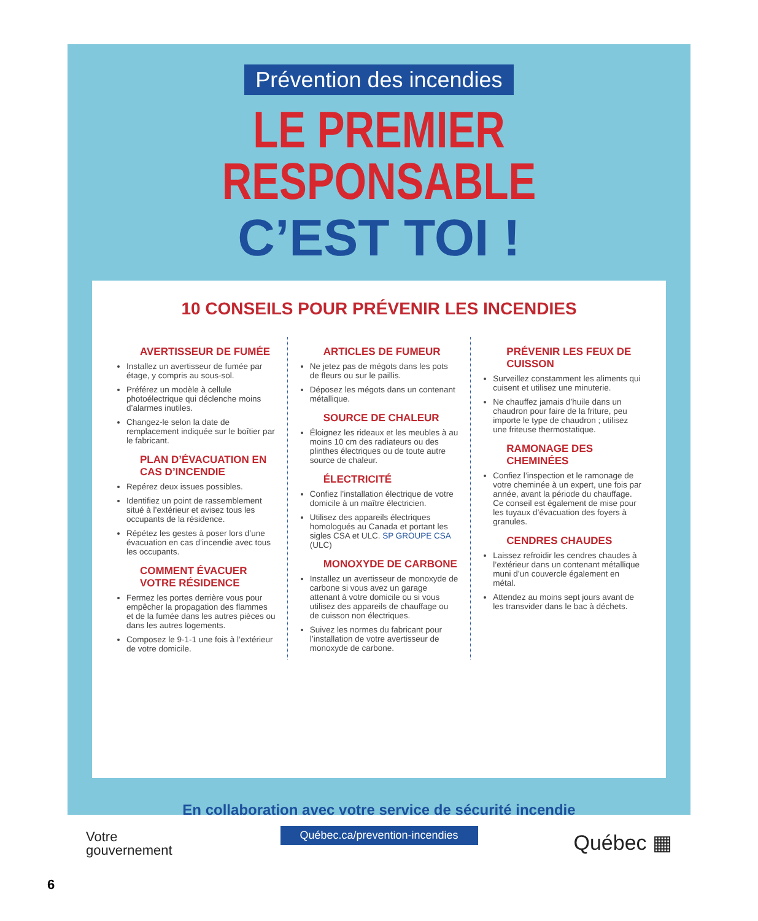Prévention des incendies
LE PREMIER RESPONSABLE
C’EST TOI !
10 CONSEILS POUR PRÉVENIR LES INCENDIES
AVERTISSEUR DE FUMÉE
Installez un avertisseur de fumée par étage, y compris au sous-sol.
Préférez un modèle à cellule photoélectrique qui déclenche moins d’alarmes inutiles.
Changez-le selon la date de remplacement indiquée sur le boîtier par le fabricant.
PLAN D’ÉVACUATION EN CAS D’INCENDIE
Repérez deux issues possibles.
Identifiez un point de rassemblement situé à l’extérieur et avisez tous les occupants de la résidence.
Répétez les gestes à poser lors d’une évacuation en cas d’incendie avec tous les occupants.
COMMENT ÉVACUER VOTRE RÉSIDENCE
Fermez les portes derrière vous pour empêcher la propagation des flammes et de la fumée dans les autres pièces ou dans les autres logements.
Composez le 9-1-1 une fois à l’extérieur de votre domicile.
ARTICLES DE FUMEUR
Ne jetez pas de mégots dans les pots de fleurs ou sur le paillis.
Déposez les mégots dans un contenant métallique.
SOURCE DE CHALEUR
Éloignez les rideaux et les meubles à au moins 10 cm des radiateurs ou des plinthes électriques ou de toute autre source de chaleur.
ÉLECTRICITÉ
Confiez l’installation électrique de votre domicile à un maître électricien.
Utilisez des appareils électriques homologués au Canada et portant les sigles CSA et ULC. SP GROUPE CSA (ULC)
MONOXYDE DE CARBONE
Installez un avertisseur de monoxyde de carbone si vous avez un garage attenant à votre domicile ou si vous utilisez des appareils de chauffage ou de cuisson non électriques.
Suivez les normes du fabricant pour l’installation de votre avertisseur de monoxyde de carbone.
PRÉVENIR LES FEUX DE CUISSON
Surveillez constamment les aliments qui cuisent et utilisez une minuterie.
Ne chauffez jamais d’huile dans un chaudron pour faire de la friture, peu importe le type de chaudron ; utilisez une friteuse thermostatique.
RAMONAGE DES CHEMINÉES
Confiez l’inspection et le ramonage de votre cheminée à un expert, une fois par année, avant la période du chauffage. Ce conseil est également de mise pour les tuyaux d’évacuation des foyers à granules.
CENDRES CHAUDES
Laissez refroidir les cendres chaudes à l’extérieur dans un contenant métallique muni d’un couvercle également en métal.
Attendez au moins sept jours avant de les transvider dans le bac à déchets.
En collaboration avec votre service de sécurité incendie
Québec.ca/prevention-incendies
Votre
gouvernement
Québec ▦
6